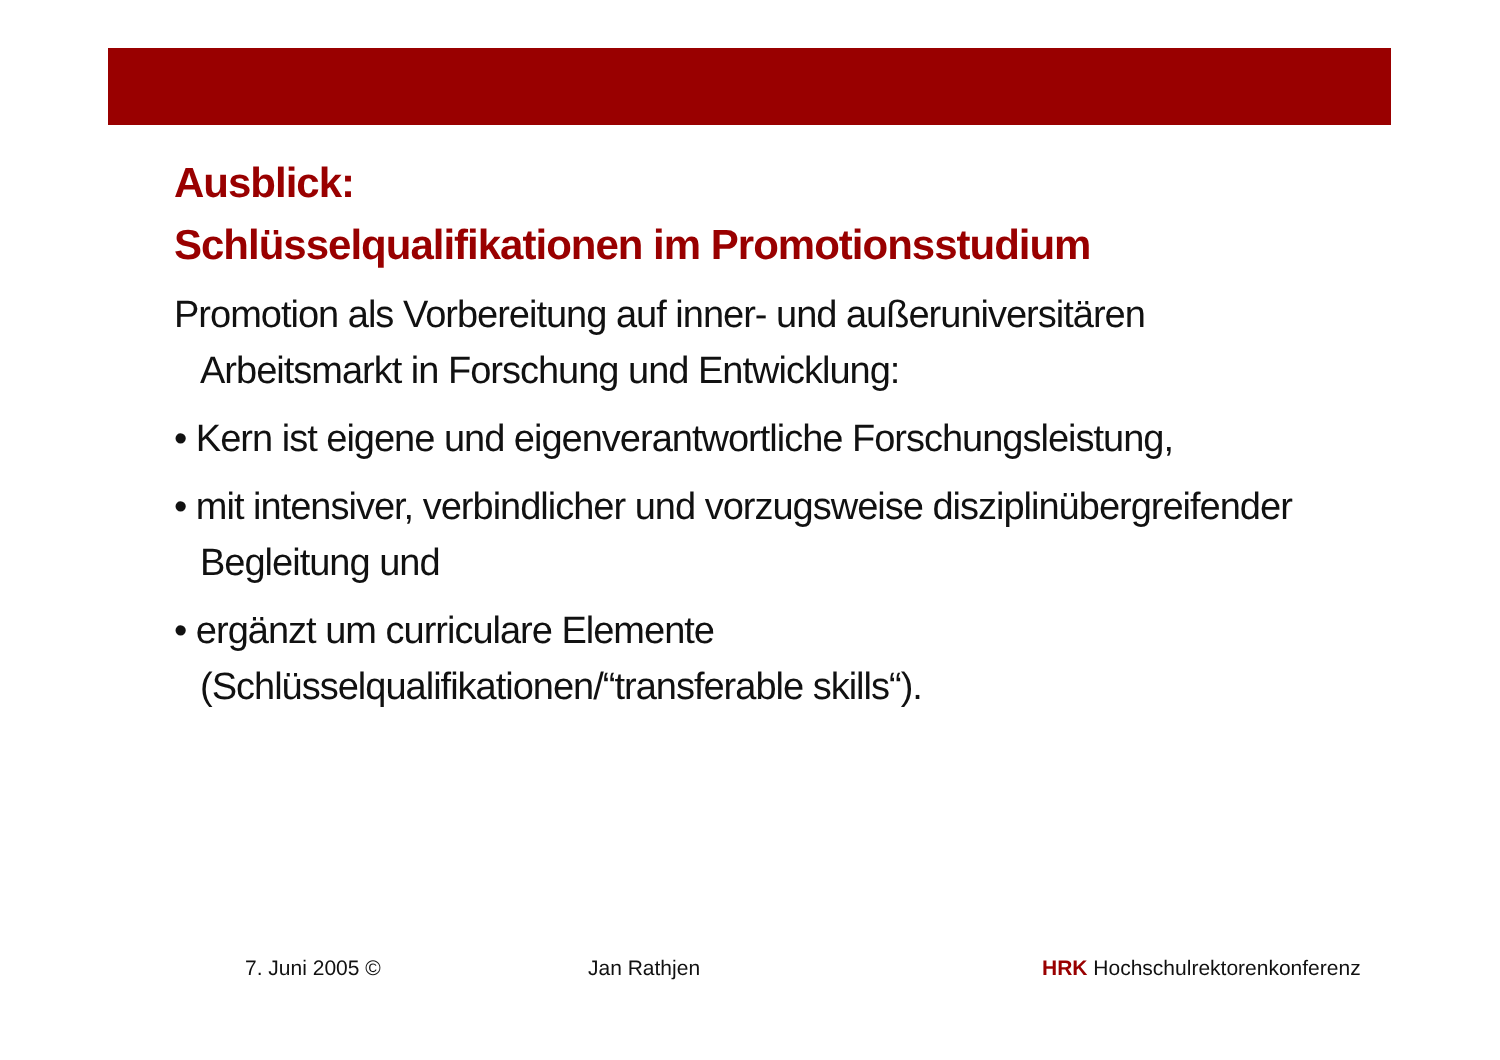Ausblick:
Schlüsselqualifikationen im Promotionsstudium
Promotion als Vorbereitung auf inner- und außeruniversitären Arbeitsmarkt in Forschung und Entwicklung:
• Kern ist eigene und eigenverantwortliche Forschungsleistung,
• mit intensiver, verbindlicher und vorzugsweise disziplinübergreifender Begleitung und
• ergänzt um curriculare Elemente (Schlüsselqualifikationen/“transferable skills“).
7. Juni 2005 © Jan Rathjen HRK Hochschulrektorenkonferenz